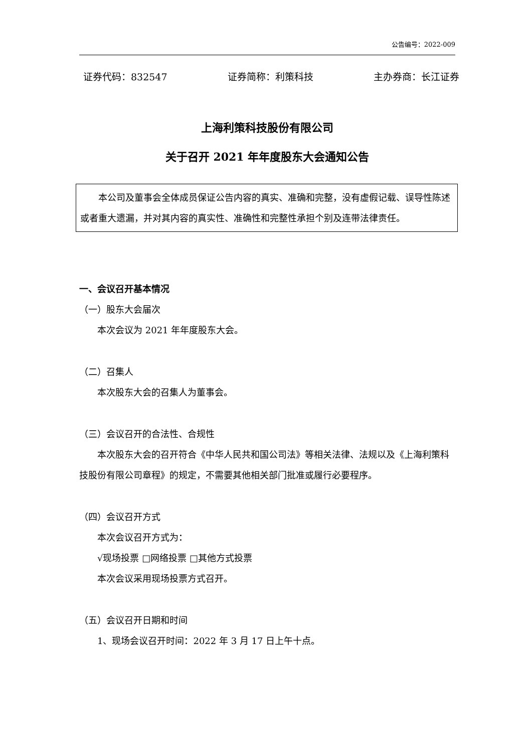公告编号：2022-009
证券代码：832547 证券简称：利策科技 主办券商：长江证券
上海利策科技股份有限公司
关于召开 2021 年年度股东大会通知公告
本公司及董事会全体成员保证公告内容的真实、准确和完整，没有虚假记载、误导性陈述或者重大遗漏，并对其内容的真实性、准确性和完整性承担个别及连带法律责任。
一、会议召开基本情况
（一）股东大会届次
本次会议为 2021 年年度股东大会。
（二）召集人
本次股东大会的召集人为董事会。
（三）会议召开的合法性、合规性
本次股东大会的召开符合《中华人民共和国公司法》等相关法律、法规以及《上海利策科技股份有限公司章程》的规定，不需要其他相关部门批准或履行必要程序。
（四）会议召开方式
本次会议召开方式为：
√现场投票 □网络投票 □其他方式投票
本次会议采用现场投票方式召开。
（五）会议召开日期和时间
1、现场会议召开时间：2022 年 3 月 17 日上午十点。